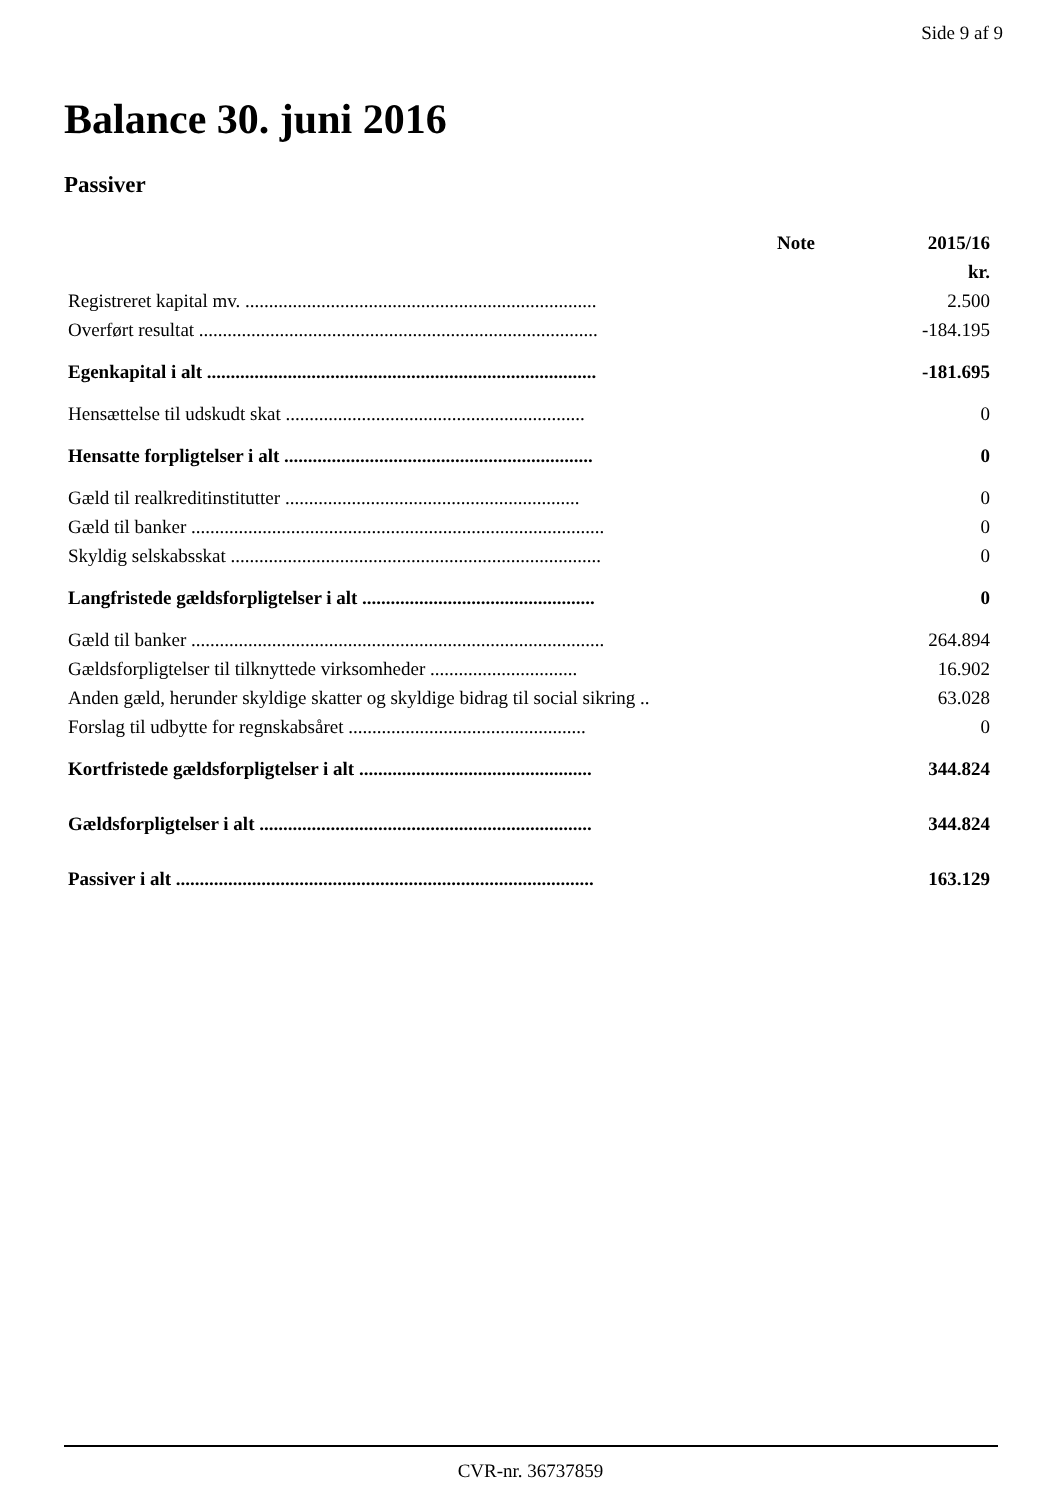Side 9 af 9
Balance 30. juni 2016
Passiver
| | Note | 2015/16 |
| --- | --- | --- |
| | | kr. |
| Registreret kapital mv. .......................................................................... | | 2.500 |
| Overført resultat .................................................................................... | | -184.195 |
| Egenkapital i alt .................................................................................. | | -181.695 |
| Hensættelse til udskudt skat ............................................................... | | 0 |
| Hensatte forpligtelser i alt ................................................................. | | 0 |
| Gæld til realkreditinstitutter .............................................................. | | 0 |
| Gæld til banker ....................................................................................... | | 0 |
| Skyldig selskabsskat .............................................................................. | | 0 |
| Langfristede gældsforpligtelser i alt ................................................. | | 0 |
| Gæld til banker ....................................................................................... | | 264.894 |
| Gældsforpligtelser til tilknyttede virksomheder ............................... | | 16.902 |
| Anden gæld, herunder skyldige skatter og skyldige bidrag til social sikring .. | | 63.028 |
| Forslag til udbytte for regnskabsåret .................................................. | | 0 |
| Kortfristede gældsforpligtelser i alt ................................................. | | 344.824 |
| Gældsforpligtelser i alt ...................................................................... | | 344.824 |
| Passiver i alt ........................................................................................ | | 163.129 |
CVR-nr. 36737859